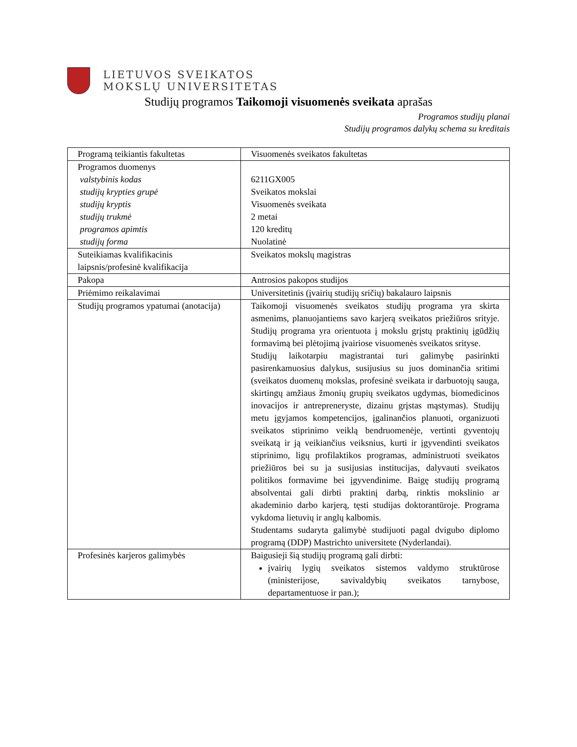LIETUVOS SVEIKATOS
MOKSLŲ UNIVERSITETAS
Studijų programos Taikomoji visuomenės sveikata aprašas
Programos studijų planai
Studijų programos dalykų schema su kreditais
| Programą teikiantis fakultetas | Visuomenės sveikatos fakultetas |
| Programos duomenys valstybinis kodas studijų krypties grupė studijų kryptis studijų trukmė programos apimtis studijų forma | 6211GX005 Sveikatos mokslai Visuomenės sveikata 2 metai 120 kreditų Nuolatinė |
| Suteikiamas kvalifikacinis laipsnis/profesinė kvalifikacija | Sveikatos mokslų magistras |
| Pakopa | Antrosios pakopos studijos |
| Priėmimo reikalavimai | Universitetinis (įvairių studijų sričių) bakalauro laipsnis |
| Studijų programos ypatumai (anotacija) | Taikomoji visuomenės sveikatos studijų programa yra skirta asmenims, planuojantiems savo karjerą sveikatos priežiūros srityje. Studijų programa yra orientuota į mokslu grįstų praktinių įgūdžių formavimą bei plėtojimą įvairiose visuomenės sveikatos srityse. Studijų laikotarpiu magistrantai turi galimybę pasirinkti pasirenkamuosius dalykus, susijusius su juos dominančia sritimi (sveikatos duomenų mokslas, profesinė sveikata ir darbuotojų sauga, skirtingų amžiaus žmonių grupių sveikatos ugdymas, biomedicinos inovacijos ir antrepreneryste, dizainu grįstas mąstymas). Studijų metu įgyjamos kompetencijos, įgalinančios planuoti, organizuoti sveikatos stiprinimo veiklą bendruomenėje, vertinti gyventojų sveikatą ir ją veikiančius veiksnius, kurti ir įgyvendinti sveikatos stiprinimo, ligų profilaktikos programas, administruoti sveikatos priežiūros bei su ja susijusias institucijas, dalyvauti sveikatos politikos formavime bei įgyvendinime. Baigę studijų programą absolventai gali dirbti praktinį darbą, rinktis mokslinio ar akademinio darbo karjerą, tęsti studijas doktorantūroje. Programa vykdoma lietuvių ir anglų kalbomis. Studentams sudaryta galimybė studijuoti pagal dvigubo diplomo programą (DDP) Mastrichto universitete (Nyderlandai). |
| Profesinės karjeros galimybės | Baigusieji šią studijų programą gali dirbti: įvairių lygių sveikatos sistemos valdymo struktūrose (ministerijose, savivaldybių sveikatos tarnybose, departamentuose ir pan.); |